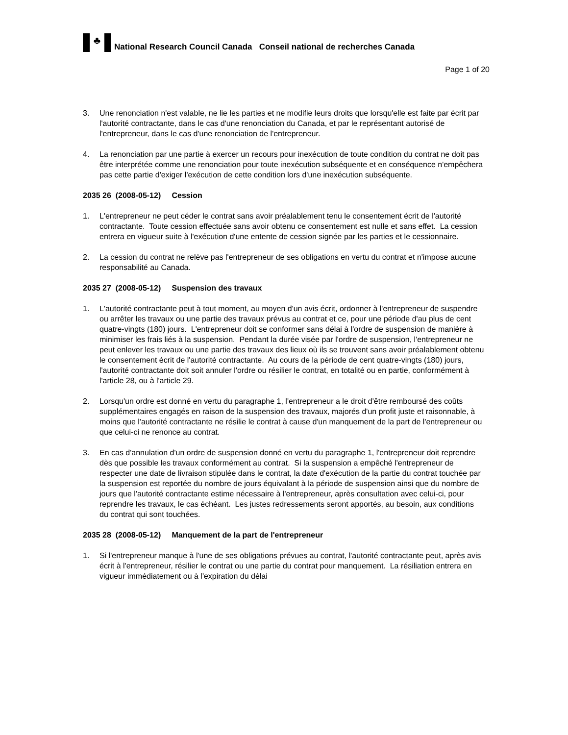♣
National Research Council Canada Conseil national de recherches Canada
Page 1 of 20
3. Une renonciation n'est valable, ne lie les parties et ne modifie leurs droits que lorsqu'elle est faite par écrit par l'autorité contractante, dans le cas d'une renonciation du Canada, et par le représentant autorisé de l'entrepreneur, dans le cas d'une renonciation de l'entrepreneur.
4. La renonciation par une partie à exercer un recours pour inexécution de toute condition du contrat ne doit pas être interprétée comme une renonciation pour toute inexécution subséquente et en conséquence n'empêchera pas cette partie d'exiger l'exécution de cette condition lors d'une inexécution subséquente.
2035 26 (2008-05-12) Cession
1. L'entrepreneur ne peut céder le contrat sans avoir préalablement tenu le consentement écrit de l'autorité contractante. Toute cession effectuée sans avoir obtenu ce consentement est nulle et sans effet. La cession entrera en vigueur suite à l'exécution d'une entente de cession signée par les parties et le cessionnaire.
2. La cession du contrat ne relève pas l'entrepreneur de ses obligations en vertu du contrat et n'impose aucune responsabilité au Canada.
2035 27 (2008-05-12) Suspension des travaux
1. L'autorité contractante peut à tout moment, au moyen d'un avis écrit, ordonner à l'entrepreneur de suspendre ou arrêter les travaux ou une partie des travaux prévus au contrat et ce, pour une période d'au plus de cent quatre-vingts (180) jours. L'entrepreneur doit se conformer sans délai à l'ordre de suspension de manière à minimiser les frais liés à la suspension. Pendant la durée visée par l'ordre de suspension, l'entrepreneur ne peut enlever les travaux ou une partie des travaux des lieux où ils se trouvent sans avoir préalablement obtenu le consentement écrit de l'autorité contractante. Au cours de la période de cent quatre-vingts (180) jours, l'autorité contractante doit soit annuler l'ordre ou résilier le contrat, en totalité ou en partie, conformément à l'article 28, ou à l'article 29.
2. Lorsqu'un ordre est donné en vertu du paragraphe 1, l'entrepreneur a le droit d'être remboursé des coûts supplémentaires engagés en raison de la suspension des travaux, majorés d'un profit juste et raisonnable, à moins que l'autorité contractante ne résilie le contrat à cause d'un manquement de la part de l'entrepreneur ou que celui-ci ne renonce au contrat.
3. En cas d'annulation d'un ordre de suspension donné en vertu du paragraphe 1, l'entrepreneur doit reprendre dès que possible les travaux conformément au contrat. Si la suspension a empêché l'entrepreneur de respecter une date de livraison stipulée dans le contrat, la date d'exécution de la partie du contrat touchée par la suspension est reportée du nombre de jours équivalant à la période de suspension ainsi que du nombre de jours que l'autorité contractante estime nécessaire à l'entrepreneur, après consultation avec celui-ci, pour reprendre les travaux, le cas échéant. Les justes redressements seront apportés, au besoin, aux conditions du contrat qui sont touchées.
2035 28 (2008-05-12) Manquement de la part de l'entrepreneur
1. Si l'entrepreneur manque à l'une de ses obligations prévues au contrat, l'autorité contractante peut, après avis écrit à l'entrepreneur, résilier le contrat ou une partie du contrat pour manquement. La résiliation entrera en vigueur immédiatement ou à l'expiration du délai